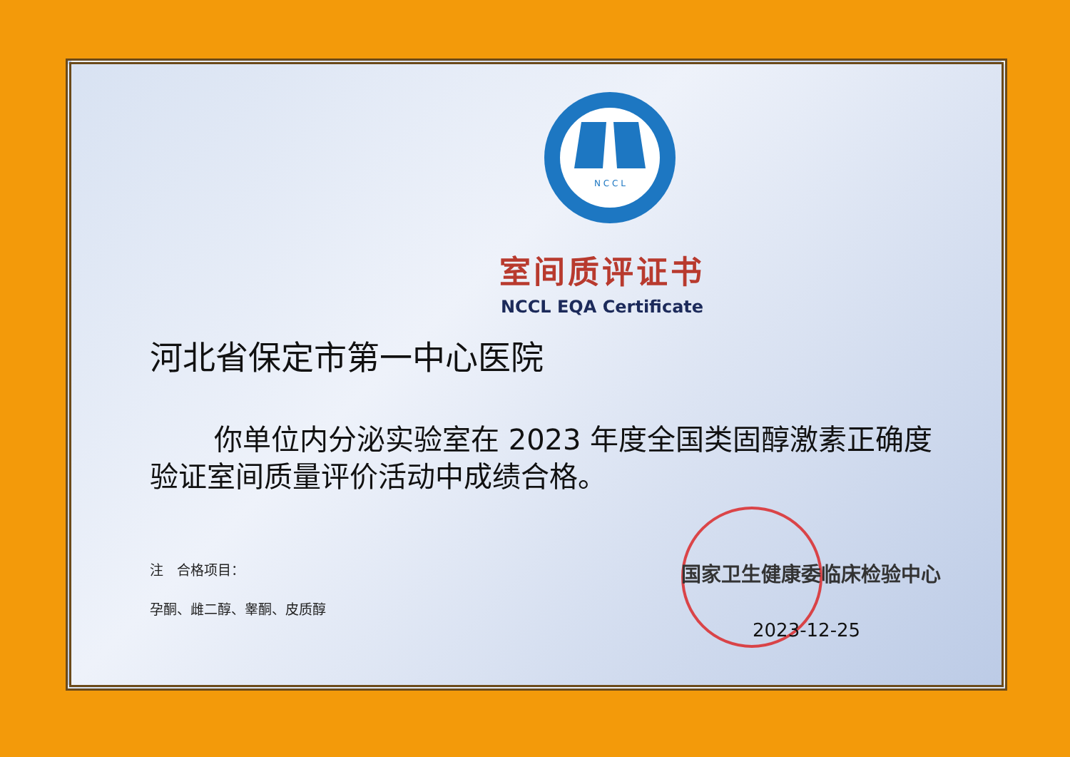N C C L
室间质评证书
NCCL EQA Certificate
河北省保定市第一中心医院
你单位内分泌实验室在 2023 年度全国类固醇激素正确度验证室间质量评价活动中成绩合格。
注　合格项目：
孕酮、雌二醇、睾酮、皮质醇
国家卫生健康委临床检验中心
2023-12-25